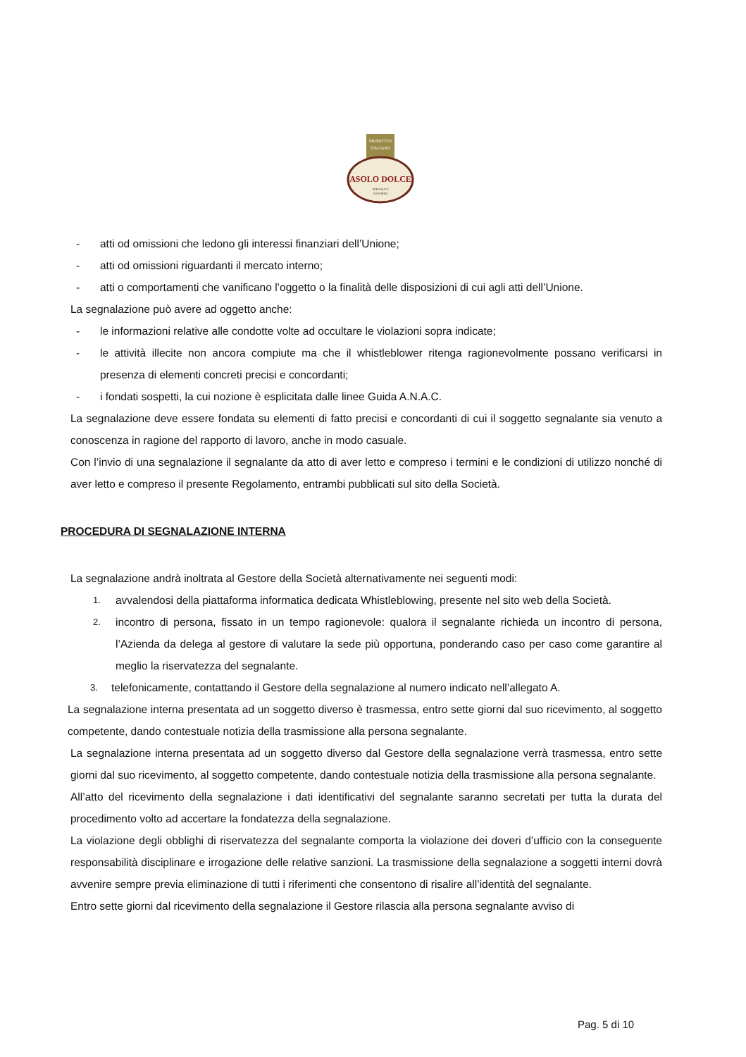PRODOTTO
ITALIANO
ASOLO DOLCE
SPECIALITÀ
DA FORNO
- atti od omissioni che ledono gli interessi finanziari dell’Unione;
- atti od omissioni riguardanti il mercato interno;
- atti o comportamenti che vanificano l’oggetto o la finalità delle disposizioni di cui agli atti dell’Unione.
La segnalazione può avere ad oggetto anche:
- le informazioni relative alle condotte volte ad occultare le violazioni sopra indicate;
- le attività illecite non ancora compiute ma che il whistleblower ritenga ragionevolmente possano verificarsi in presenza di elementi concreti precisi e concordanti;
- i fondati sospetti, la cui nozione è esplicitata dalle linee Guida A.N.A.C.
La segnalazione deve essere fondata su elementi di fatto precisi e concordanti di cui il soggetto segnalante sia venuto a conoscenza in ragione del rapporto di lavoro, anche in modo casuale.
Con l’invio di una segnalazione il segnalante da atto di aver letto e compreso i termini e le condizioni di utilizzo nonché di aver letto e compreso il presente Regolamento, entrambi pubblicati sul sito della Società.
PROCEDURA DI SEGNALAZIONE INTERNA
La segnalazione andrà inoltrata al Gestore della Società alternativamente nei seguenti modi:
1.
avvalendosi della piattaforma informatica dedicata Whistleblowing, presente nel sito web della Società.
2.
incontro di persona, fissato in un tempo ragionevole: qualora il segnalante richieda un incontro di persona, l’Azienda da delega al gestore di valutare la sede più opportuna, ponderando caso per caso come garantire al meglio la riservatezza del segnalante.
3. telefonicamente, contattando il Gestore della segnalazione al numero indicato nell’allegato A.
La segnalazione interna presentata ad un soggetto diverso è trasmessa, entro sette giorni dal suo ricevimento, al soggetto competente, dando contestuale notizia della trasmissione alla persona segnalante.
La segnalazione interna presentata ad un soggetto diverso dal Gestore della segnalazione verrà trasmessa, entro sette giorni dal suo ricevimento, al soggetto competente, dando contestuale notizia della trasmissione alla persona segnalante.
All’atto del ricevimento della segnalazione i dati identificativi del segnalante saranno secretati per tutta la durata del procedimento volto ad accertare la fondatezza della segnalazione.
La violazione degli obblighi di riservatezza del segnalante comporta la violazione dei doveri d’ufficio con la conseguente responsabilità disciplinare e irrogazione delle relative sanzioni. La trasmissione della segnalazione a soggetti interni dovrà avvenire sempre previa eliminazione di tutti i riferimenti che consentono di risalire all’identità del segnalante.
Entro sette giorni dal ricevimento della segnalazione il Gestore rilascia alla persona segnalante avviso di
Pag. 5 di 10